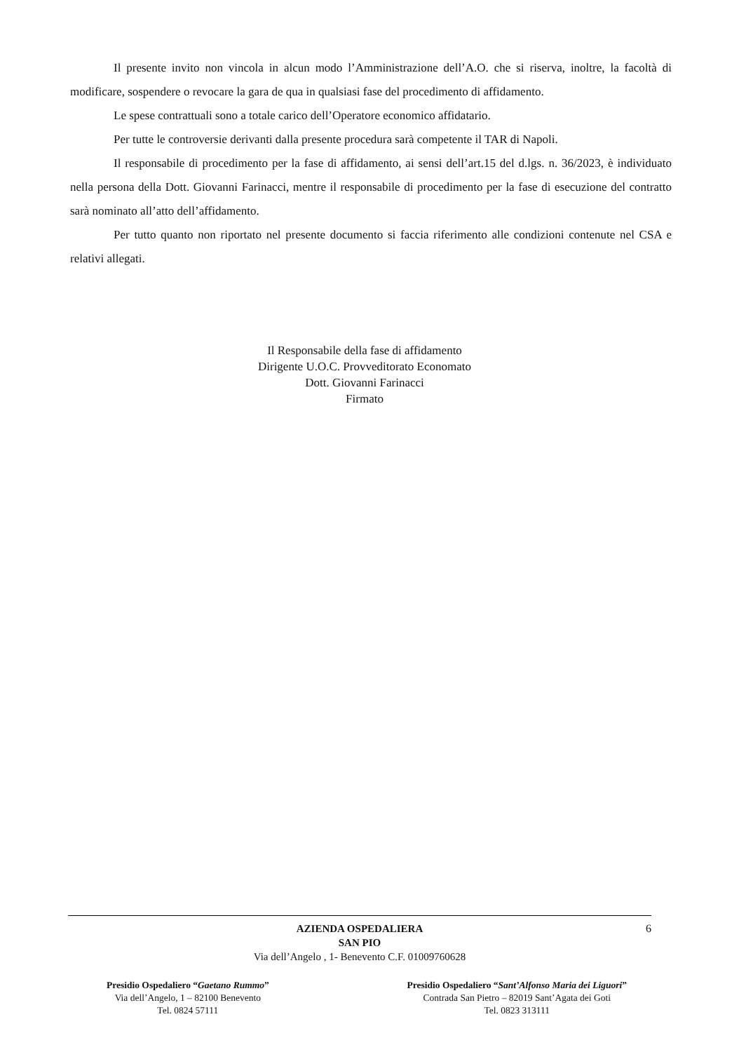Il presente invito non vincola in alcun modo l’Amministrazione dell’A.O. che si riserva, inoltre, la facoltà di modificare, sospendere o revocare la gara de qua in qualsiasi fase del procedimento di affidamento.
Le spese contrattuali sono a totale carico dell’Operatore economico affidatario.
Per tutte le controversie derivanti dalla presente procedura sarà competente il TAR di Napoli.
Il responsabile di procedimento per la fase di affidamento, ai sensi dell’art.15 del d.lgs. n. 36/2023, è individuato nella persona della Dott. Giovanni Farinacci, mentre il responsabile di procedimento per la fase di esecuzione del contratto sarà nominato all’atto dell’affidamento.
Per tutto quanto non riportato nel presente documento si faccia riferimento alle condizioni contenute nel CSA e relativi allegati.
Il Responsabile della fase di affidamento
Dirigente U.O.C. Provveditorato Economato
Dott. Giovanni Farinacci
Firmato
6 AZIENDA OSPEDALIERA
SAN PIO
Via dell’Angelo , 1- Benevento C.F. 01009760628
Presidio Ospedaliero “Gaetano Rummo”
Via dell’Angelo, 1 – 82100 Benevento
Tel. 0824 57111
Presidio Ospedaliero “Sant’Alfonso Maria dei Liguori”
Contrada San Pietro – 82019 Sant’Agata dei Goti
Tel. 0823 313111